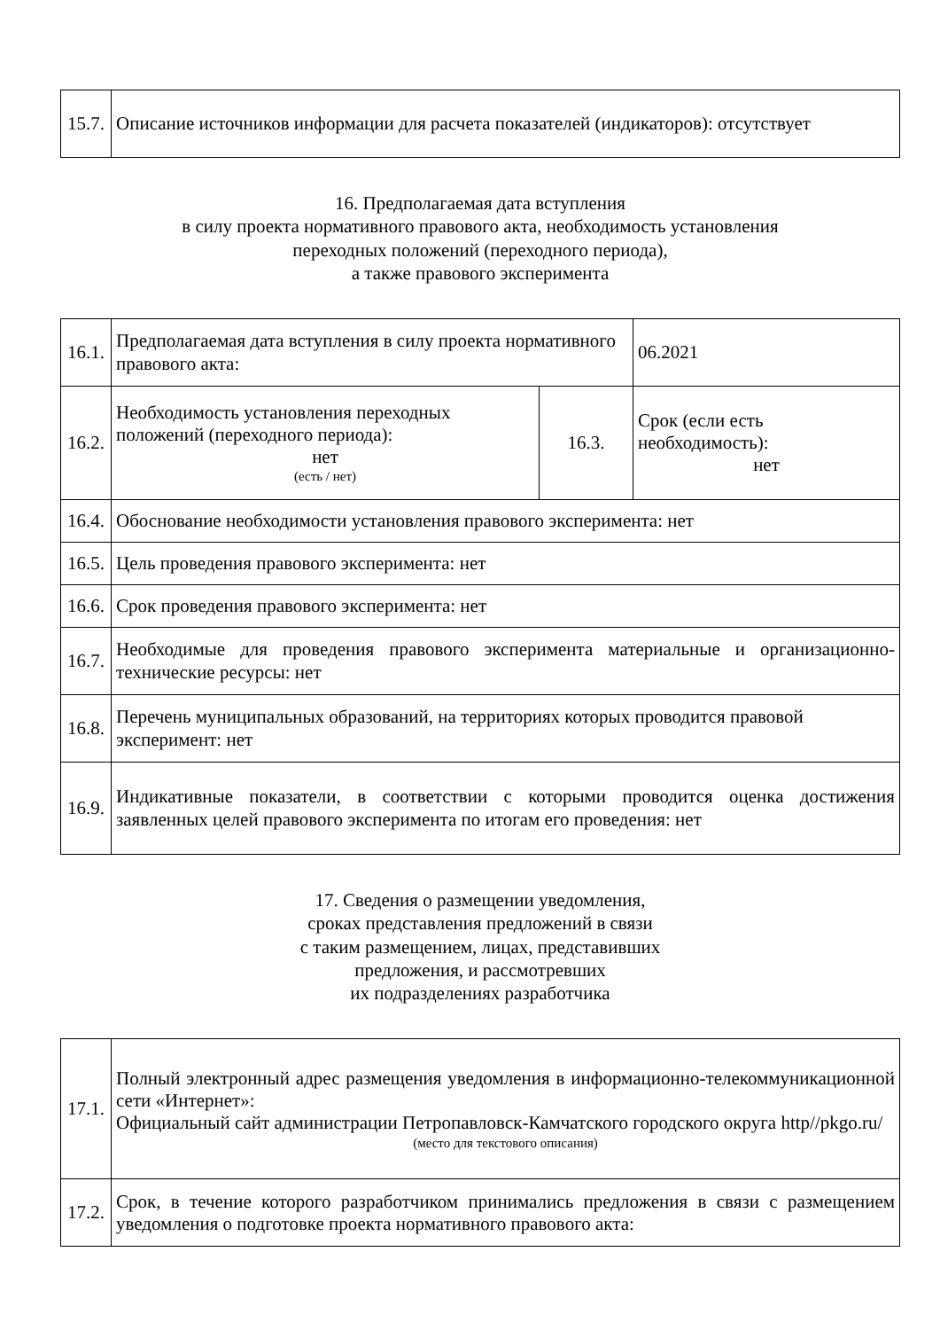| 15.7. | Описание источников информации для расчета показателей (индикаторов): отсутствует |
16. Предполагаемая дата вступления
в силу проекта нормативного правового акта, необходимость установления
переходных положений (переходного периода),
а также правового эксперимента
| 16.1. | Предполагаемая дата вступления в силу проекта нормативного правового акта: | | 06.2021 |
| 16.2. | Необходимость установления переходных положений (переходного периода): нет (есть / нет) | 16.3. | Срок (если есть необходимость): нет |
| 16.4. | Обоснование необходимости установления правового эксперимента: нет | | |
| 16.5. | Цель проведения правового эксперимента: нет | | |
| 16.6. | Срок проведения правового эксперимента: нет | | |
| 16.7. | Необходимые для проведения правового эксперимента материальные и организационно-технические ресурсы: нет | | |
| 16.8. | Перечень муниципальных образований, на территориях которых проводится правовой эксперимент: нет | | |
| 16.9. | Индикативные показатели, в соответствии с которыми проводится оценка достижения заявленных целей правового эксперимента по итогам его проведения: нет | | |
17. Сведения о размещении уведомления,
сроках представления предложений в связи
с таким размещением, лицах, представивших
предложения, и рассмотревших
их подразделениях разработчика
| 17.1. | Полный электронный адрес размещения уведомления в информационно-телекоммуникационной сети «Интернет»: Официальный сайт администрации Петропавловск-Камчатского городского округа http//pkgo.ru/ (место для текстового описания) |
| 17.2. | Срок, в течение которого разработчиком принимались предложения в связи с размещением уведомления о подготовке проекта нормативного правового акта: |